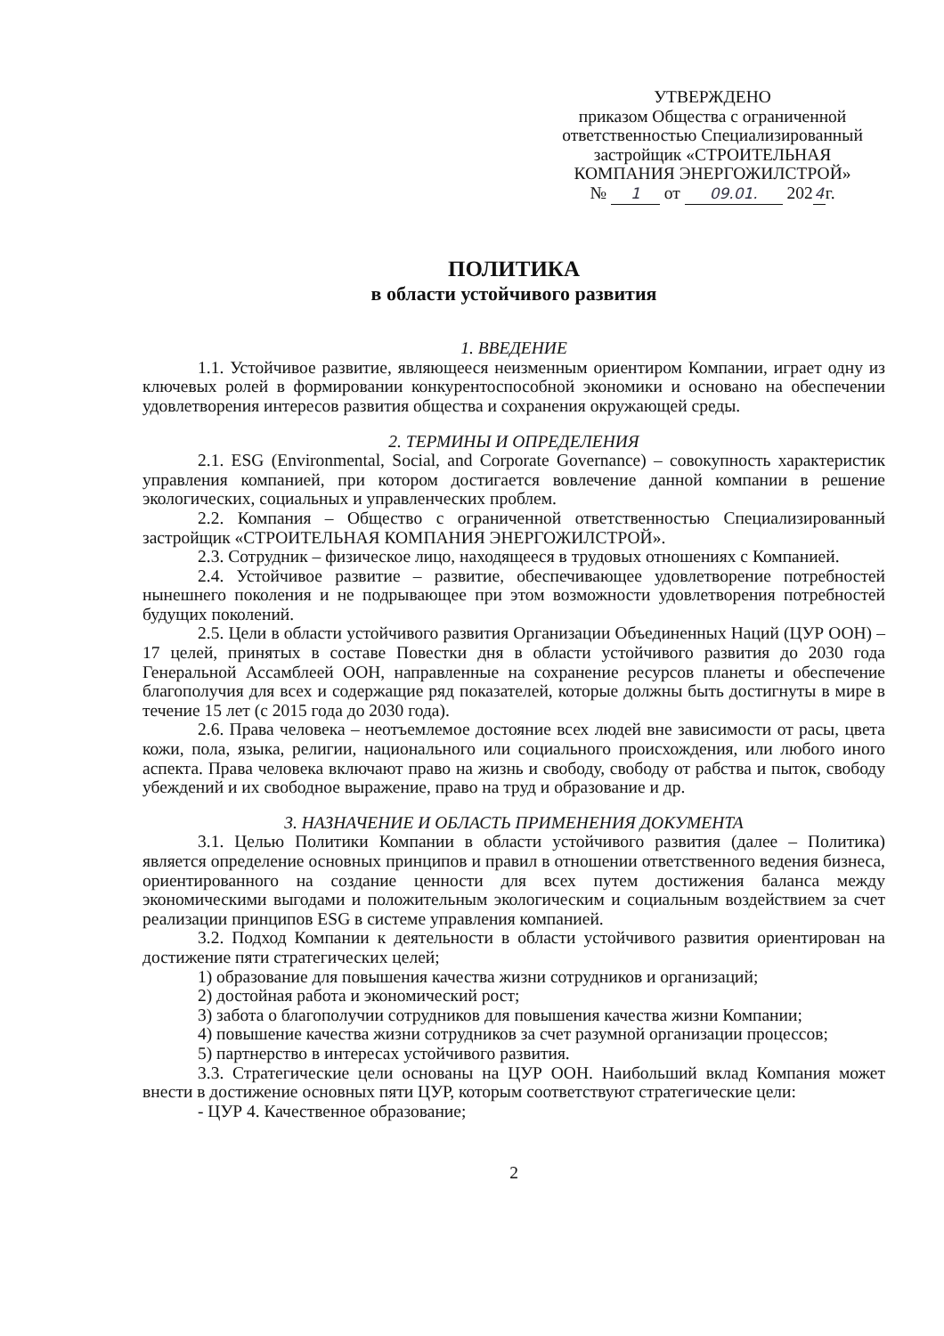УТВЕРЖДЕНО
приказом Общества с ограниченной ответственностью Специализированный застройщик «СТРОИТЕЛЬНАЯ КОМПАНИЯ ЭНЕРГОЖИЛСТРОЙ»
№ 1 от 09.01. 202 4 г.
ПОЛИТИКА
в области устойчивого развития
1. ВВЕДЕНИЕ
1.1. Устойчивое развитие, являющееся неизменным ориентиром Компании, играет одну из ключевых ролей в формировании конкурентоспособной экономики и основано на обеспечении удовлетворения интересов развития общества и сохранения окружающей среды.
2. ТЕРМИНЫ И ОПРЕДЕЛЕНИЯ
2.1. ESG (Environmental, Social, and Corporate Governance) – совокупность характеристик управления компанией, при котором достигается вовлечение данной компании в решение экологических, социальных и управленческих проблем.
2.2. Компания – Общество с ограниченной ответственностью Специализированный застройщик «СТРОИТЕЛЬНАЯ КОМПАНИЯ ЭНЕРГОЖИЛСТРОЙ».
2.3. Сотрудник – физическое лицо, находящееся в трудовых отношениях с Компанией.
2.4. Устойчивое развитие – развитие, обеспечивающее удовлетворение потребностей нынешнего поколения и не подрывающее при этом возможности удовлетворения потребностей будущих поколений.
2.5. Цели в области устойчивого развития Организации Объединенных Наций (ЦУР ООН) – 17 целей, принятых в составе Повестки дня в области устойчивого развития до 2030 года Генеральной Ассамблеей ООН, направленные на сохранение ресурсов планеты и обеспечение благополучия для всех и содержащие ряд показателей, которые должны быть достигнуты в мире в течение 15 лет (с 2015 года до 2030 года).
2.6. Права человека – неотъемлемое достояние всех людей вне зависимости от расы, цвета кожи, пола, языка, религии, национального или социального происхождения, или любого иного аспекта. Права человека включают право на жизнь и свободу, свободу от рабства и пыток, свободу убеждений и их свободное выражение, право на труд и образование и др.
3. НАЗНАЧЕНИЕ И ОБЛАСТЬ ПРИМЕНЕНИЯ ДОКУМЕНТА
3.1. Целью Политики Компании в области устойчивого развития (далее – Политика) является определение основных принципов и правил в отношении ответственного ведения бизнеса, ориентированного на создание ценности для всех путем достижения баланса между экономическими выгодами и положительным экологическим и социальным воздействием за счет реализации принципов ESG в системе управления компанией.
3.2. Подход Компании к деятельности в области устойчивого развития ориентирован на достижение пяти стратегических целей;
1) образование для повышения качества жизни сотрудников и организаций;
2) достойная работа и экономический рост;
3) забота о благополучии сотрудников для повышения качества жизни Компании;
4) повышение качества жизни сотрудников за счет разумной организации процессов;
5) партнерство в интересах устойчивого развития.
3.3. Стратегические цели основаны на ЦУР ООН. Наибольший вклад Компания может внести в достижение основных пяти ЦУР, которым соответствуют стратегические цели:
- ЦУР 4. Качественное образование;
2